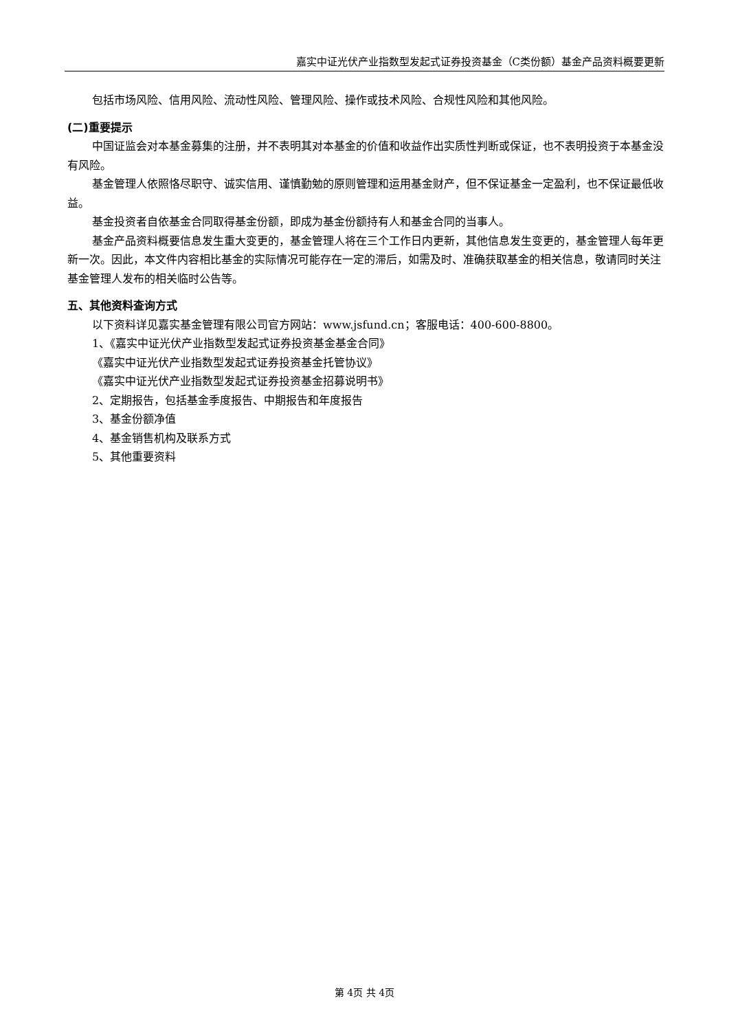嘉实中证光伏产业指数型发起式证券投资基金（C类份额）基金产品资料概要更新
包括市场风险、信用风险、流动性风险、管理风险、操作或技术风险、合规性风险和其他风险。
(二)重要提示
中国证监会对本基金募集的注册，并不表明其对本基金的价值和收益作出实质性判断或保证，也不表明投资于本基金没有风险。
基金管理人依照恪尽职守、诚实信用、谨慎勤勉的原则管理和运用基金财产，但不保证基金一定盈利，也不保证最低收益。
基金投资者自依基金合同取得基金份额，即成为基金份额持有人和基金合同的当事人。
基金产品资料概要信息发生重大变更的，基金管理人将在三个工作日内更新，其他信息发生变更的，基金管理人每年更新一次。因此，本文件内容相比基金的实际情况可能存在一定的滞后，如需及时、准确获取基金的相关信息，敬请同时关注基金管理人发布的相关临时公告等。
五、其他资料查询方式
以下资料详见嘉实基金管理有限公司官方网站：www.jsfund.cn；客服电话：400-600-8800。
1、《嘉实中证光伏产业指数型发起式证券投资基金基金合同》
《嘉实中证光伏产业指数型发起式证券投资基金托管协议》
《嘉实中证光伏产业指数型发起式证券投资基金招募说明书》
2、定期报告，包括基金季度报告、中期报告和年度报告
3、基金份额净值
4、基金销售机构及联系方式
5、其他重要资料
第 4页 共 4页